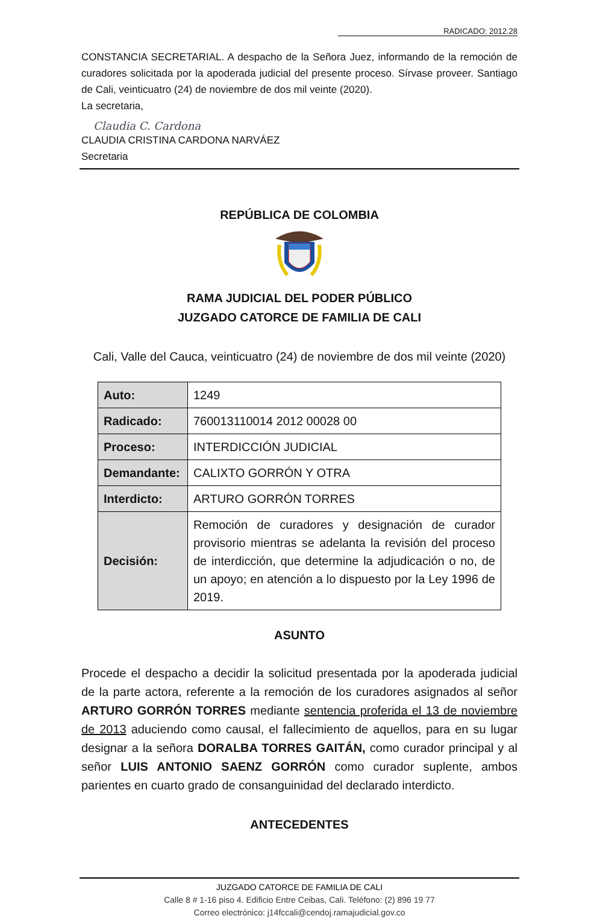RADICADO: 2012.28
CONSTANCIA SECRETARIAL. A despacho de la Señora Juez, informando de la remoción de curadores solicitada por la apoderada judicial del presente proceso. Sírvase proveer. Santiago de Cali, veinticuatro (24) de noviembre de dos mil veinte (2020).
La secretaria,
Claudia C. Cardona
CLAUDIA CRISTINA CARDONA NARVÁEZ
Secretaria
REPÚBLICA DE COLOMBIA
RAMA JUDICIAL DEL PODER PÚBLICO
JUZGADO CATORCE DE FAMILIA DE CALI
Cali, Valle del Cauca, veinticuatro (24) de noviembre de dos mil veinte (2020)
| Auto: | 1249 |
| Radicado: | 760013110014 2012 00028 00 |
| Proceso: | INTERDICCIÓN JUDICIAL |
| Demandante: | CALIXTO GORRÓN Y OTRA |
| Interdicto: | ARTURO GORRÓN TORRES |
| Decisión: | Remoción de curadores y designación de curador provisorio mientras se adelanta la revisión del proceso de interdicción, que determine la adjudicación o no, de un apoyo; en atención a lo dispuesto por la Ley 1996 de 2019. |
ASUNTO
Procede el despacho a decidir la solicitud presentada por la apoderada judicial de la parte actora, referente a la remoción de los curadores asignados al señor ARTURO GORRÓN TORRES mediante sentencia proferida el 13 de noviembre de 2013 aduciendo como causal, el fallecimiento de aquellos, para en su lugar designar a la señora DORALBA TORRES GAITÁN, como curador principal y al señor LUIS ANTONIO SAENZ GORRÓN como curador suplente, ambos parientes en cuarto grado de consanguinidad del declarado interdicto.
ANTECEDENTES
JUZGADO CATORCE DE FAMILIA DE CALI
Calle 8 # 1-16 piso 4. Edificio Entre Ceibas, Cali. Teléfono: (2) 896 19 77
Correo electrónico: j14fccali@cendoj.ramajudicial.gov.co